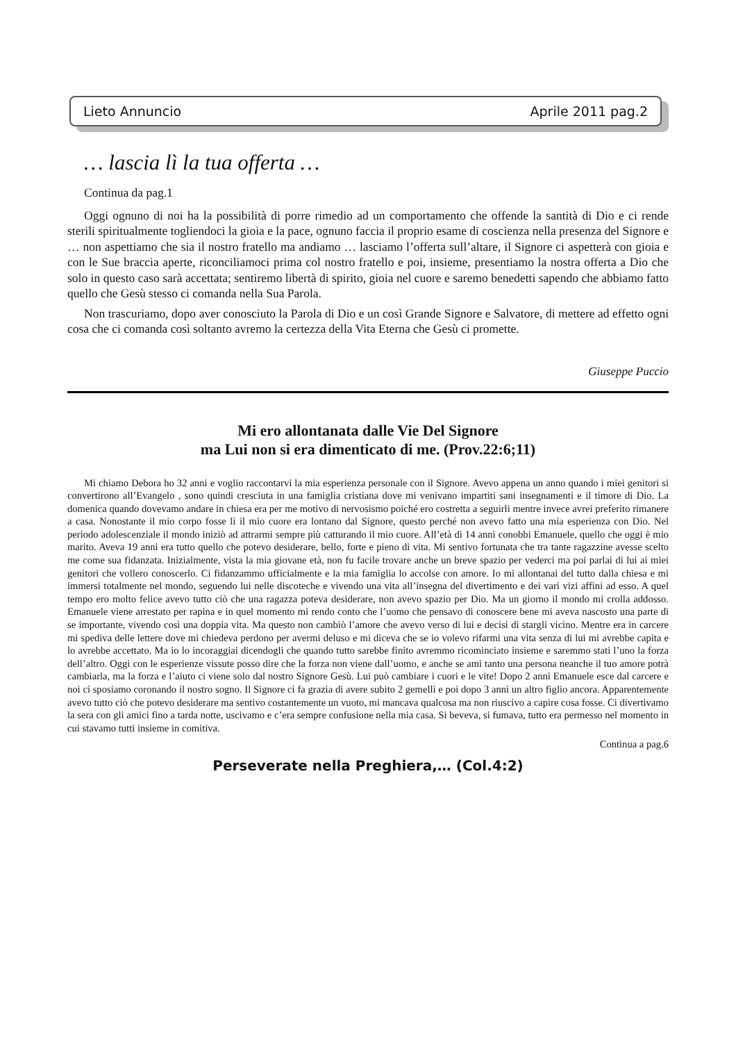Lieto Annuncio Aprile 2011 pag.2
… lascia lì la tua offerta …
Continua da pag.1
Oggi ognuno di noi ha la possibilità di porre rimedio ad un comportamento che offende la santità di Dio e ci rende sterili spiritualmente togliendoci la gioia e la pace, ognuno faccia il proprio esame di coscienza nella presenza del Signore e … non aspettiamo che sia il nostro fratello ma andiamo … lasciamo l’offerta sull’altare, il Signore ci aspetterà con gioia e con le Sue braccia aperte, riconciliamoci prima col nostro fratello e poi, insieme, presentiamo la nostra offerta a Dio che solo in questo caso sarà accettata; sentiremo libertà di spirito, gioia nel cuore e saremo benedetti sapendo che abbiamo fatto quello che Gesù stesso ci comanda nella Sua Parola.
Non trascuriamo, dopo aver conosciuto la Parola di Dio e un così Grande Signore e Salvatore, di mettere ad effetto ogni cosa che ci comanda così soltanto avremo la certezza della Vita Eterna che Gesù ci promette.
Giuseppe Puccio
Mi ero allontanata dalle Vie Del Signore
ma Lui non si era dimenticato di me. (Prov.22:6;11)
Mi chiamo Debora ho 32 anni e voglio raccontarvi la mia esperienza personale con il Signore. Avevo appena un anno quando i miei genitori si convertirono all’Evangelo , sono quindi cresciuta in una famiglia cristiana dove mi venivano impartiti sani insegnamenti e il timore di Dio. La domenica quando dovevamo andare in chiesa era per me motivo di nervosismo poiché ero costretta a seguirli mentre invece avrei preferito rimanere a casa. Nonostante il mio corpo fosse lì il mio cuore era lontano dal Signore, questo perché non avevo fatto una mia esperienza con Dio. Nel periodo adolescenziale il mondo iniziò ad attrarmi sempre più catturando il mio cuore. All’età di 14 anni conobbi Emanuele, quello che oggi è mio marito. Aveva 19 anni era tutto quello che potevo desiderare, bello, forte e pieno di vita. Mi sentivo fortunata che tra tante ragazzine avesse scelto me come sua fidanzata. Inizialmente, vista la mia giovane età, non fu facile trovare anche un breve spazio per vederci ma poi parlai di lui ai miei genitori che vollero conoscerlo. Ci fidanzammo ufficialmente e la mia famiglia lo accolse con amore. Io mi allontanai del tutto dalla chiesa e mi immersi totalmente nel mondo, seguendo lui nelle discoteche e vivendo una vita all’insegna del divertimento e dei vari vizi affini ad esso. A quel tempo ero molto felice avevo tutto ciò che una ragazza poteva desiderare, non avevo spazio per Dio. Ma un giorno il mondo mi crolla addosso. Emanuele viene arrestato per rapina e in quel momento mi rendo conto che l’uomo che pensavo di conoscere bene mi aveva nascosto una parte di se importante, vivendo così una doppia vita. Ma questo non cambiò l’amore che avevo verso di lui e decisi di stargli vicino. Mentre era in carcere mi spediva delle lettere dove mi chiedeva perdono per avermi deluso e mi diceva che se io volevo rifarmi una vita senza di lui mi avrebbe capita e lo avrebbe accettato. Ma io lo incoraggiai dicendogli che quando tutto sarebbe finito avremmo ricominciato insieme e saremmo stati l’uno la forza dell’altro. Oggi con le esperienze vissute posso dire che la forza non viene dall’uomo, e anche se ami tanto una persona neanche il tuo amore potrà cambiarla, ma la forza e l’aiuto ci viene solo dal nostro Signore Gesù. Lui può cambiare i cuori e le vite! Dopo 2 anni Emanuele esce dal carcere e noi ci sposiamo coronando il nostro sogno. Il Signore ci fa grazia di avere subito 2 gemelli e poi dopo 3 anni un altro figlio ancora. Apparentemente avevo tutto ciò che potevo desiderare ma sentivo costantemente un vuoto, mi mancava qualcosa ma non riuscivo a capire cosa fosse. Ci divertivamo la sera con gli amici fino a tarda notte, uscivamo e c’era sempre confusione nella mia casa. Si beveva, si fumava, tutto era permesso nel momento in cui stavamo tutti insieme in comitiva.
Continua a pag.6
Perseverate nella Preghiera,… (Col.4:2)